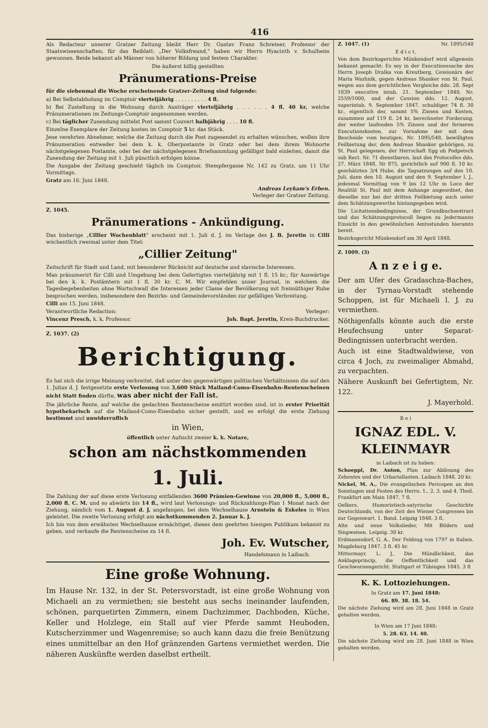416
Als Redacteur unserer Gratzer Zeitung bleibt Herr Dr. Gustav Franz Schreiner, Professor der Staatswissenschaften; für das Beiblatt: „Der Volksfreund," haben wir Herrn Hyacinth v. Schulheim gewonnen. Beide bekannt als Männer von höherer Bildung und festem Charakter.
Die äußerst billig gestellten
Pränumerations-Preise
für die siebenmal die Woche erscheinende Gratzer-Zeitung sind folgende:
a) Bei Selbstabholung im Comptoir vierteljährig . . . . . . . . . . 4 fl.
b) Bei Zustellung in die Wohnung durch Austräger vierteljährig . . . . . . 4 fl. 40 kr, welche Pränumerationen im Zeitungs-Comptoir angenommen werden.
c) Bei täglicher Zusendung mittelst Post sammt Couvert halbjährig . . . . 10 fl.
Einzelne Exemplare der Zeitung kosten im Comptoir 5 kr. das Stück.
Jene verehrten Abnehmer, welche die Zeitung durch die Post zugesendet zu erhalten wünschen, wollen ihre Pränumeration entweder bei dem k. k. Oberpostamte in Gratz oder bei dem ihrem Wohnorte nächstgelegenen Postamte, oder bei der nächstgelegenen Briefsammlung gefälligst bald einleiten, damit die Zusendung der Zeitung mit 1. Juli pünctlich erfolgen könne.
Die Ausgabe der Zeitung geschieht täglich im Comptoir, Stempfergasse Nr. 142 zu Gratz, um 11 Uhr Vormittags.
Gratz am 16. Juni 1848.
Andreas Leykam's Erben.
Verleger der Gratzer Zeitung.
Z. 1045.
Pränumerations - Ankündigung.
Das bisherige „Cillier Wochenblatt" erscheint mit 1. Juli d. J. im Verlage des J. B. Jeretin in Cilli wöchentlich zweimal unter dem Titel:
„Cillier Zeitung"
Zeitschrift für Stadt und Land, mit besonderer Rücksicht auf deutsche und slavische Interessen.
Man pränumerirt für Cilli und Umgebung bei dem Gefertigten vierteljährig mit 1 fl. 15 kr.; für Auswärtige bei den k. k. Postämtern mit 1 fl. 30 kr. C. M. Wir empfehlen unser Journal, in welchem die Tagesbegebenheiten ohne Wortschwall die Interessen jeder Classe der Bevölkerung mit freimüthiger Ruhe besprochen werden, insbesondere den Bezirks- und Gemeindevorständen zur gefälligen Verbreitung.
Cilli am 15. Juni 1848.
Verantwortliche Redaction: Verleger:
Vincenz Presch, k. k. Professor. Joh. Bapt. Jeretin, Kreis-Buchdrucker.
Z. 1037. (2)
Berichtigung.
Es hat sich die irrige Meinung verbreitet, daß unter den gegenwärtigen politischen Verhältnissen die auf den 1. Julius d. J. festgesetzte erste Verlosung von 3,600 Stück Mailand-Como-Eisenbahn-Rentenscheinen nicht Statt finden dürfte, was aber nicht der Fall ist.
Die jährliche Rente, auf welche die gedachten Rentenscheine emittirt worden sind, ist in erster Priorität hypothekarisch auf die Mailand-Como-Eisenbahn sicher gestellt, und es erfolgt die erste Ziehung bestimmt und unwiderruflich
in Wien,
öffentlich unter Aufsicht zweier k. k. Notare,
schon am nächstkommenden
1. Juli.
Die Zahlung der auf diese erste Verlosung entfallenden 3600 Prämien-Gewinne von 20,000 fl., 5,000 fl., 2,000 fl. C. M. und so abwärts bis 14 fl., wird laut Verlosungs- und Rückzahlungs-Plan 1 Monat nach der Ziehung, nämlich vom 1. August d. J. angefangen, bei dem Wechselhause Arnstein & Eskeles in Wien geleistet. Die zweite Verlosung erfolgt am nächstkommenden 2. Januar k. J.
Ich bin von dem erwähnten Wechselhause ermächtiget, dieses dem geehrten hiesigen Publikum bekannt zu geben, und verkaufe die Rentenscheine zu 14 fl.
Joh. Ev. Wutscher,
Handelsmann in Laibach.
Eine große Wohnung.
Im Hause Nr. 132, in der St. Petersvorstadt, ist eine große Wohnung von Michaeli an zu vermiethen; sie besteht aus sechs ineinander laufenden, schönen, parquetirten Zimmern, einem Dachzimmer, Dachboden, Küche, Keller und Holzlege, ein Stall auf vier Pferde sammt Heuboden, Kutscherzimmer und Wagenremise; so auch kann dazu die freie Benützung eines unmittelbar an den Hof gränzenden Gartens vermiethet werden. Die näheren Auskünfte werden daselbst ertheilt.
Z. 1047. (1) Nr. 1095/548
E d i c t.
Von dem Bezirksgerichte Münkendorf wird allgemein bekannt gemacht: Es sey in der Executionssache des Herrn Joseph Dralka von Kreutberg, Cessionärs der Maria Wazhnik, gegen Andreas Shanker von St. Paul, wegen aus dem gerichtlichen Vergleiche ddo. 28. Sept 1839 executive intab. 21. September 1840, Nr. 2559/1000, und der Cession ddo. 12. August, superintab. 9. September 1847, schuldiger 74 fl. 30 kr., eigentlich der, sammt 5% Zinsen und Kosten, zusammen auf 119 fl. 24 kr. berechneter Forderung, der weiter laufenden 5% Zinsen und der ferneren Executionskosten, zur Vornahme der mit dem Bescheide vom heutigen, Nr. 1095/548, bewilligten Feilbietung der, dem Andreas Shanker gehörigen, zu St. Paul gelegenen, der Herrschaft Egg ob Podpetsch sub Rect. Nr. 71 dienstbaren, laut des Protocolles ddo. 27. März 1848, Nr 875, gerichtlich auf 900 fl. 10 kr. geschätzten 3/4 Hube, die Tagsatzungen auf den 10. Juli, dann den 10. August und den 9. September l. J., jedesmal Vormittag von 9 bis 12 Uhr in Loco der Realität St. Paul mit dem Anhange angeordnet, das dieselbe nur bei der dritten Feilbietung auch unter dem Schätzungswerthe hintangegeben wird.
Die Licitationsbedingnisse, der Grundbuchsextract und das Schätzungsprotocoll liegen zu Jedermanns Einsicht in den gewöhnlichen Amtsstunden hieramts bereit.
Bezirksgericht Münkendorf am 30 April 1848.
Z. 1009. (3)
A n z e i g e.
Der am Ufer des Gradaschza-Baches, in der Tyrnau-Vorstadt stehende Schoppen, ist für Michaeli l. J. zu vermiethen.
Nöthigenfalls könnte auch die erste Heufechsung unter Separat-Bedingnissen unterbracht werden.
Auch ist eine Stadtwaldwiese, von circa 4 Joch, zu zweimaliger Abmahd, zu verpachten.
Nähere Auskunft bei Gefertigtem, Nr. 122.
J. Mayerhold.
B e i
IGNAZ EDL. V. KLEINMAYR
in Laibach ist zu haben:
Schoeppl, Dr. Anton, Plan zur Ablösung des Zehentes und der Urbariallasten. Laibach 1848. 20 kr.
Nickel, M. A., Die evangelischen Pericopen an den Sonntagen und Festen des Herrn. 1., 2, 3. und 4. Theil. Frankfurt am Main 1847. 7 fl.
Oelkers, Humoristisch-satyrische Geschichte Deutschlands, von der Zeit des Wiener Congresses bis zur Gegenwart. 1. Band. Leipzig 1848. 3 fl.
Alte und neue Volkslieder, Mit Bildern und Singweisen. Leipzig. 30 kr.
Erdmannsdorf, G. A., Der Feldzug von 1797 in Italien. Magdeburg 1847. 3 fl. 45 kr.
Mittermayr, L. J., Die Mündlichkeit, das Anklageprincip, die Oeffentlichkeit und das Geschwornengericht. Stuttgart et Tübingen 1845. 3 fl
K. K. Lottoziehungen.
In Gratz am 17. Juni 1848:
66. 89. 38. 18. 54.
Die nächste Ziehung wird am 28. Juni 1848 in Gratz gehalten werden.
In Wien am 17 Juni 1848:
5. 28. 63. 14. 40.
Die nächste Ziehung wird am 28. Juni 1848 in Wien gehalten werden.